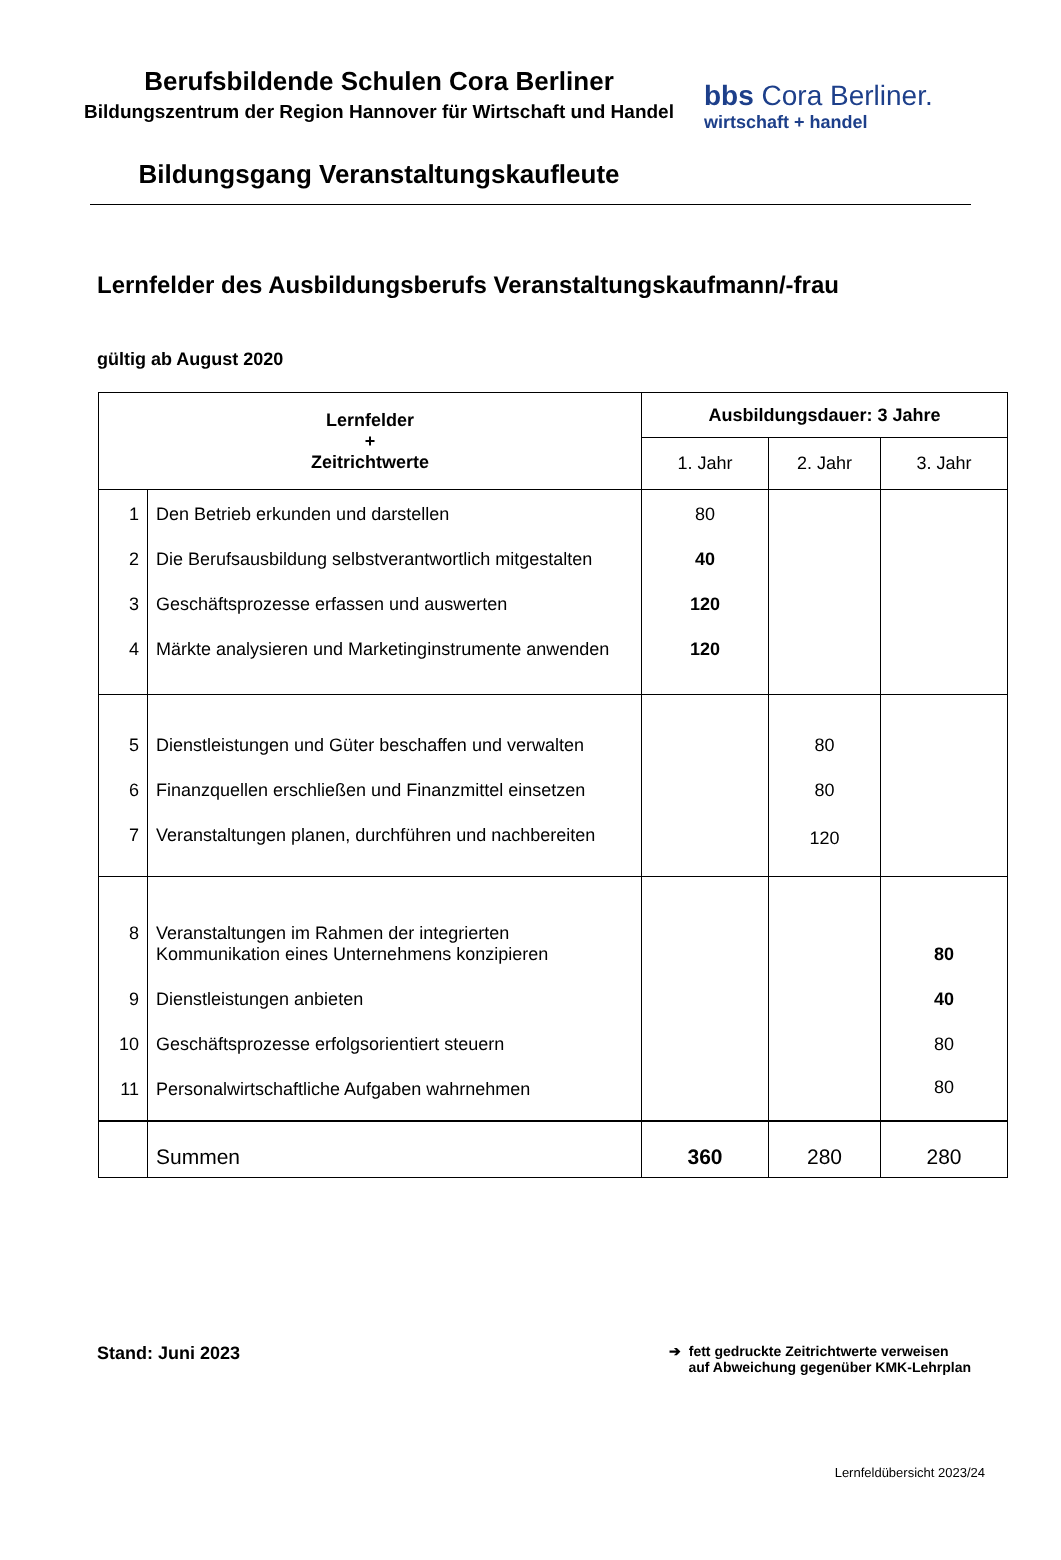Berufsbildende Schulen Cora Berliner
Bildungszentrum der Region Hannover für Wirtschaft und Handel
Bildungsgang Veranstaltungskaufleute
bbs Cora Berliner.
wirtschaft + handel
Lernfelder des Ausbildungsberufs Veranstaltungskaufmann/-frau
gültig ab August 2020
| Lernfelder + Zeitrichtwerte | | Ausbildungsdauer: 3 Jahre | | |
| --- | --- | --- | --- | --- |
| | | 1. Jahr | 2. Jahr | 3. Jahr |
| 1 | Den Betrieb erkunden und darstellen | 80 | | |
| 2 | Die Berufsausbildung selbstverantwortlich mitgestalten | 40 | | |
| 3 | Geschäftsprozesse erfassen und auswerten | 120 | | |
| 4 | Märkte analysieren und Marketinginstrumente anwenden | 120 | | |
| 5 | Dienstleistungen und Güter beschaffen und verwalten | | 80 | |
| 6 | Finanzquellen erschließen und Finanzmittel einsetzen | | 80 | |
| 7 | Veranstaltungen planen, durchführen und nachbereiten | | 120 | |
| 8 | Veranstaltungen im Rahmen der integrierten Kommunikation eines Unternehmens konzipieren | | | 80 |
| 9 | Dienstleistungen anbieten | | | 40 |
| 10 | Geschäftsprozesse erfolgsorientiert steuern | | | 80 |
| 11 | Personalwirtschaftliche Aufgaben wahrnehmen | | | 80 |
| | Summen | 360 | 280 | 280 |
Stand: Juni 2023
➔ fett gedruckte Zeitrichtwerte verweisen
auf Abweichung gegenüber KMK-Lehrplan
Lernfeldübersicht 2023/24